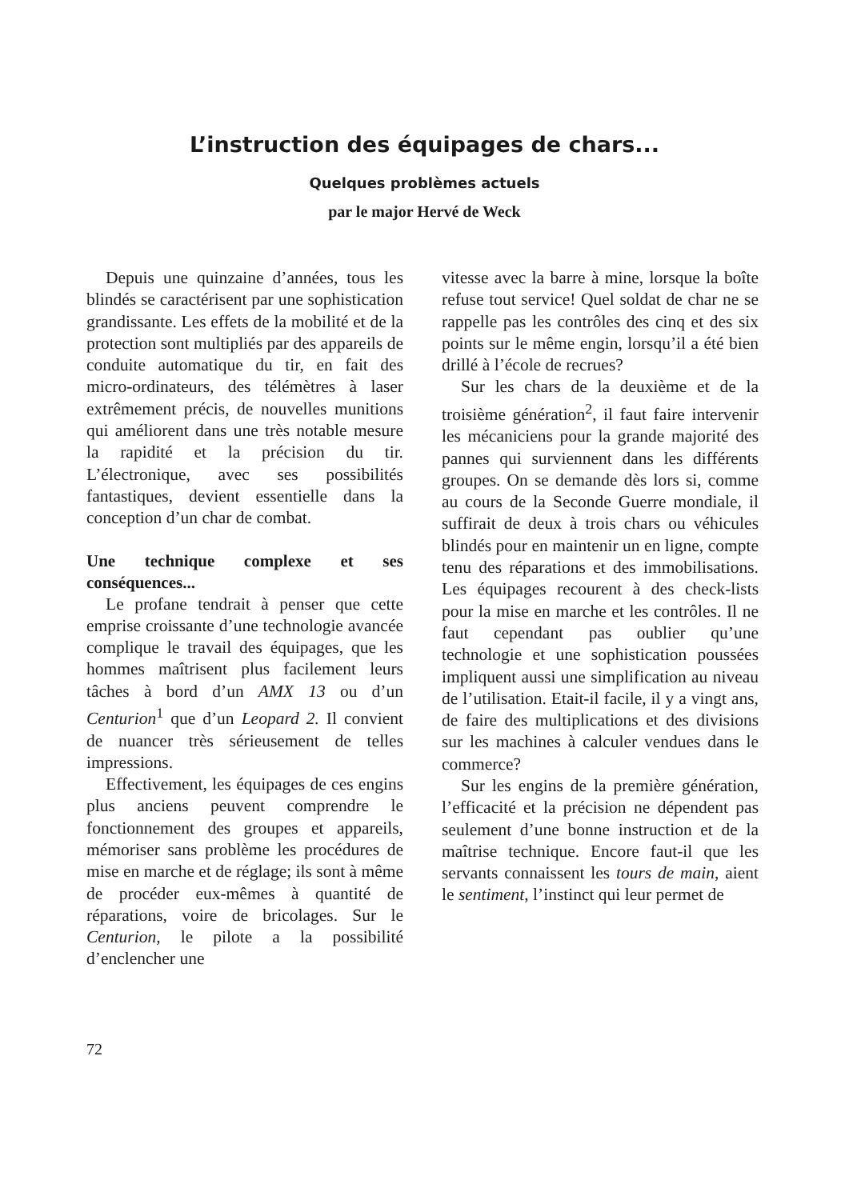L’instruction des équipages de chars...
Quelques problèmes actuels
par le major Hervé de Weck
Depuis une quinzaine d’années, tous les blindés se caractérisent par une sophistication grandissante. Les effets de la mobilité et de la protection sont multipliés par des appareils de conduite automatique du tir, en fait des micro-ordinateurs, des télémètres à laser extrêmement précis, de nouvelles munitions qui améliorent dans une très notable mesure la rapidité et la précision du tir. L’électronique, avec ses possibilités fantastiques, devient essentielle dans la conception d’un char de combat.
Une technique complexe et ses conséquences...
Le profane tendrait à penser que cette emprise croissante d’une technologie avancée complique le travail des équipages, que les hommes maîtrisent plus facilement leurs tâches à bord d’un AMX 13 ou d’un Centurion<sup>1</sup> que d’un Leopard 2. Il convient de nuancer très sérieusement de telles impressions.
Effectivement, les équipages de ces engins plus anciens peuvent comprendre le fonctionnement des groupes et appareils, mémoriser sans problème les procédures de mise en marche et de réglage; ils sont à même de procéder eux-mêmes à quantité de réparations, voire de bricolages. Sur le Centurion, le pilote a la possibilité d’enclencher une
vitesse avec la barre à mine, lorsque la boîte refuse tout service! Quel soldat de char ne se rappelle pas les contrôles des cinq et des six points sur le même engin, lorsqu’il a été bien drillé à l’école de recrues?
Sur les chars de la deuxième et de la troisième génération<sup>2</sup>, il faut faire intervenir les mécaniciens pour la grande majorité des pannes qui surviennent dans les différents groupes. On se demande dès lors si, comme au cours de la Seconde Guerre mondiale, il suffirait de deux à trois chars ou véhicules blindés pour en maintenir un en ligne, compte tenu des réparations et des immobilisations. Les équipages recourent à des check-lists pour la mise en marche et les contrôles. Il ne faut cependant pas oublier qu’une technologie et une sophistication poussées impliquent aussi une simplification au niveau de l’utilisation. Etait-il facile, il y a vingt ans, de faire des multiplications et des divisions sur les machines à calculer vendues dans le commerce?
Sur les engins de la première génération, l’efficacité et la précision ne dépendent pas seulement d’une bonne instruction et de la maîtrise technique. Encore faut-il que les servants connaissent les tours de main, aient le sentiment, l’instinct qui leur permet de
72